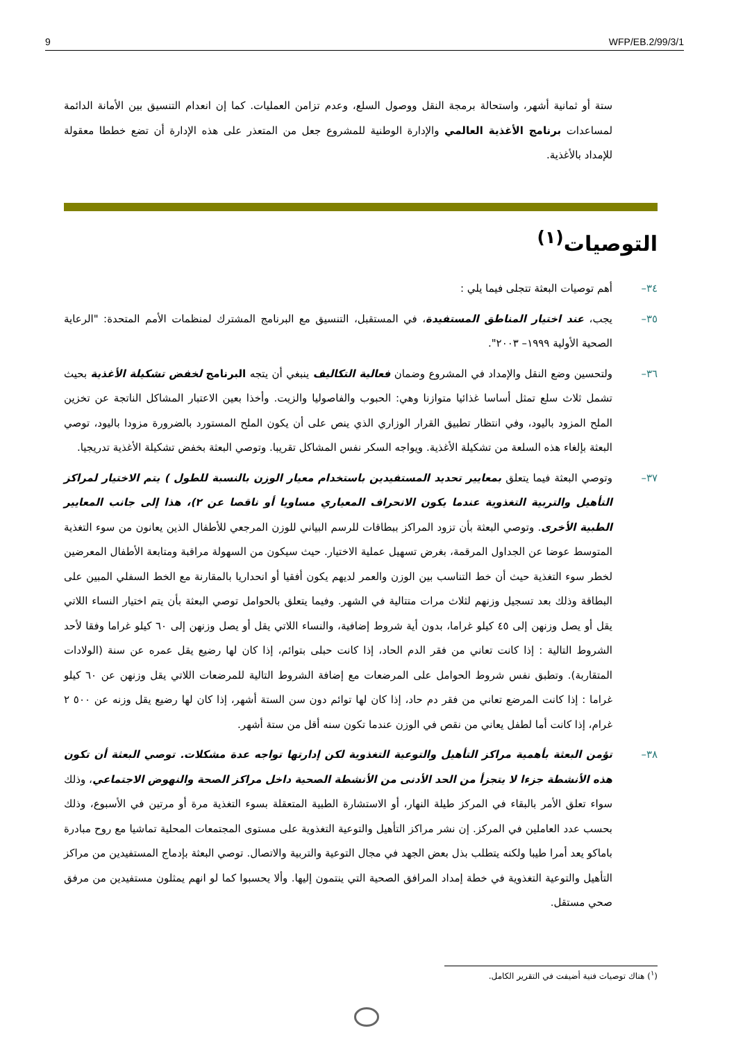9 WFP/EB.2/99/3/1
ستة أو ثمانية أشهر، واستحالة برمجة النقل ووصول السلع، وعدم تزامن العمليات. كما إن انعدام التنسيق بين الأمانة الدائمة لمساعدات برنامج الأغذية العالمي والإدارة الوطنية للمشروع جعل من المتعذر على هذه الإدارة أن تضع خططا معقولة للإمداد بالأغذية.
التوصيات<sup>(١)</sup>
٣٤– أهم توصيات البعثة تتجلى فيما يلي :
٣٥– يجب، عند اختيار المناطق المستفيدة، في المستقبل، التنسيق مع البرنامج المشترك لمنظمات الأمم المتحدة: "الرعاية الصحية الأولية ١٩٩٩– ٢٠٠٣".
٣٦– ولتحسين وضع النقل والإمداد في المشروع وضمان فعالية التكاليف ينبغي أن يتجه البرنامج لخفض تشكيلة الأغذية بحيث تشمل ثلاث سلع تمثل أساسا غذائيا متوازنا وهي: الحبوب والفاصوليا والزيت. وأخذا بعين الاعتبار المشاكل الناتجة عن تخزين الملح المزود باليود، وفي انتظار تطبيق القرار الوزاري الذي ينص على أن يكون الملح المستورد بالضرورة مزودا باليود، توصي البعثة بإلغاء هذه السلعة من تشكيلة الأغذية. ويواجه السكر نفس المشاكل تقريبا. وتوصي البعثة بخفض تشكيلة الأغذية تدريجيا.
٣٧– وتوصي البعثة فيما يتعلق بمعايير تحديد المستفيدين باستخدام معيار الوزن بالنسبة للطول ) يتم الاختيار لمراكز التأهيل والتربية التغذوية عندما يكون الانحراف المعياري مساويا أو ناقصا عن ٢)، هذا إلى جانب المعايير الطبية الأخرى. وتوصي البعثة بأن تزود المراكز ببطاقات للرسم البياني للوزن المرجعي للأطفال الذين يعانون من سوء التغذية المتوسط عوضا عن الجداول المرقمة، بغرض تسهيل عملية الاختيار. حيث سيكون من السهولة مراقبة ومتابعة الأطفال المعرضين لخطر سوء التغذية حيث أن خط التناسب بين الوزن والعمر لديهم يكون أفقيا أو انحداريا بالمقارنة مع الخط السفلي المبين على البطاقة وذلك بعد تسجيل وزنهم لثلاث مرات متتالية في الشهر. وفيما يتعلق بالحوامل توصي البعثة بأن يتم اختيار النساء اللاتي يقل أو يصل وزنهن إلى ٤٥ كيلو غراما، بدون أية شروط إضافية، والنساء اللاتي يقل أو يصل وزنهن إلى ٦٠ كيلو غراما وفقا لأحد الشروط التالية : إذا كانت تعاني من فقر الدم الحاد، إذا كانت حبلى بتوائم، إذا كان لها رضيع يقل عمره عن سنة (الولادات المتقاربة). وتطبق نفس شروط الحوامل على المرضعات مع إضافة الشروط التالية للمرضعات اللاتي يقل وزنهن عن ٦٠ كيلو غراما : إذا كانت المرضع تعاني من فقر دم حاد، إذا كان لها توائم دون سن الستة أشهر، إذا كان لها رضيع يقل وزنه عن ٥٠٠ ٢ غرام، إذا كانت أما لطفل يعاني من نقص في الوزن عندما تكون سنه أقل من ستة أشهر.
٣٨– تؤمن البعثة بأهمية مراكز التأهيل والتوعية التغذوية لكن إدارتها تواجه عدة مشكلات. توصي البعثة أن تكون هذه الأنشطة جزءا لا يتجزأ من الحد الأدنى من الأنشطة الصحية داخل مراكز الصحة والنهوض الاجتماعي، وذلك سواء تعلق الأمر بالبقاء في المركز طيلة النهار، أو الاستشارة الطبية المتعقلة بسوء التغذية مرة أو مرتين في الأسبوع، وذلك بحسب عدد العاملين في المركز. إن نشر مراكز التأهيل والتوعية التغذوية على مستوى المجتمعات المحلية تماشيا مع روح مبادرة باماكو يعد أمرا طيبا ولكنه يتطلب بذل بعض الجهد في مجال التوعية والتربية والاتصال. توصي البعثة بإدماج المستفيدين من مراكز التأهيل والتوعية التغذوية في خطة إمداد المرافق الصحية التي ينتمون إليها. وألا يحسبوا كما لو انهم يمثلون مستفيدين من مرفق صحي مستقل.
(<sup>١</sup>) هناك توصيات فنية أضيفت في التقرير الكامل.